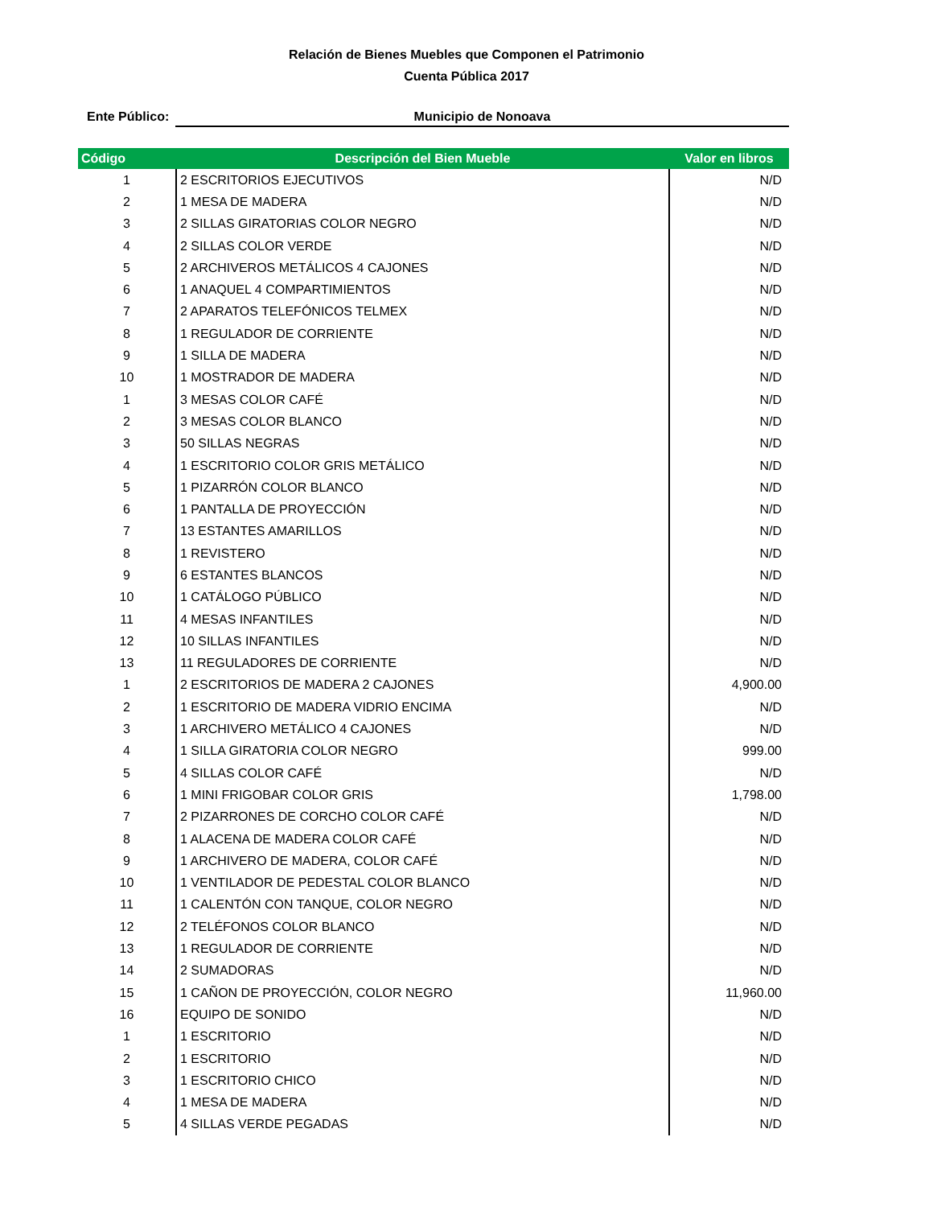Relación de Bienes Muebles que Componen el Patrimonio
Cuenta Pública 2017
Ente Público:
Municipio de Nonoava
| Código | Descripción del Bien Mueble | Valor en libros |
| --- | --- | --- |
| 1 | 2 ESCRITORIOS EJECUTIVOS | N/D |
| 2 | 1 MESA DE MADERA | N/D |
| 3 | 2 SILLAS GIRATORIAS COLOR NEGRO | N/D |
| 4 | 2 SILLAS COLOR VERDE | N/D |
| 5 | 2 ARCHIVEROS METÁLICOS 4 CAJONES | N/D |
| 6 | 1 ANAQUEL 4 COMPARTIMIENTOS | N/D |
| 7 | 2 APARATOS TELEFÓNICOS TELMEX | N/D |
| 8 | 1 REGULADOR DE CORRIENTE | N/D |
| 9 | 1 SILLA DE MADERA | N/D |
| 10 | 1 MOSTRADOR DE MADERA | N/D |
| 1 | 3 MESAS COLOR CAFÉ | N/D |
| 2 | 3 MESAS COLOR BLANCO | N/D |
| 3 | 50 SILLAS NEGRAS | N/D |
| 4 | 1 ESCRITORIO COLOR GRIS METÁLICO | N/D |
| 5 | 1 PIZARRÓN COLOR BLANCO | N/D |
| 6 | 1 PANTALLA DE PROYECCIÓN | N/D |
| 7 | 13 ESTANTES AMARILLOS | N/D |
| 8 | 1 REVISTERO | N/D |
| 9 | 6 ESTANTES BLANCOS | N/D |
| 10 | 1 CATÁLOGO PÚBLICO | N/D |
| 11 | 4 MESAS INFANTILES | N/D |
| 12 | 10 SILLAS INFANTILES | N/D |
| 13 | 11 REGULADORES DE CORRIENTE | N/D |
| 1 | 2 ESCRITORIOS DE MADERA 2 CAJONES | 4,900.00 |
| 2 | 1 ESCRITORIO DE MADERA VIDRIO ENCIMA | N/D |
| 3 | 1 ARCHIVERO METÁLICO 4 CAJONES | N/D |
| 4 | 1 SILLA GIRATORIA COLOR NEGRO | 999.00 |
| 5 | 4 SILLAS COLOR CAFÉ | N/D |
| 6 | 1 MINI FRIGOBAR COLOR GRIS | 1,798.00 |
| 7 | 2 PIZARRONES DE CORCHO COLOR CAFÉ | N/D |
| 8 | 1 ALACENA DE MADERA COLOR CAFÉ | N/D |
| 9 | 1 ARCHIVERO DE MADERA, COLOR CAFÉ | N/D |
| 10 | 1 VENTILADOR DE PEDESTAL COLOR BLANCO | N/D |
| 11 | 1 CALENTÓN CON TANQUE, COLOR NEGRO | N/D |
| 12 | 2 TELÉFONOS COLOR BLANCO | N/D |
| 13 | 1 REGULADOR DE CORRIENTE | N/D |
| 14 | 2 SUMADORAS | N/D |
| 15 | 1 CAÑON DE PROYECCIÓN, COLOR NEGRO | 11,960.00 |
| 16 | EQUIPO DE SONIDO | N/D |
| 1 | 1 ESCRITORIO | N/D |
| 2 | 1 ESCRITORIO | N/D |
| 3 | 1 ESCRITORIO CHICO | N/D |
| 4 | 1 MESA DE MADERA | N/D |
| 5 | 4 SILLAS VERDE PEGADAS | N/D |